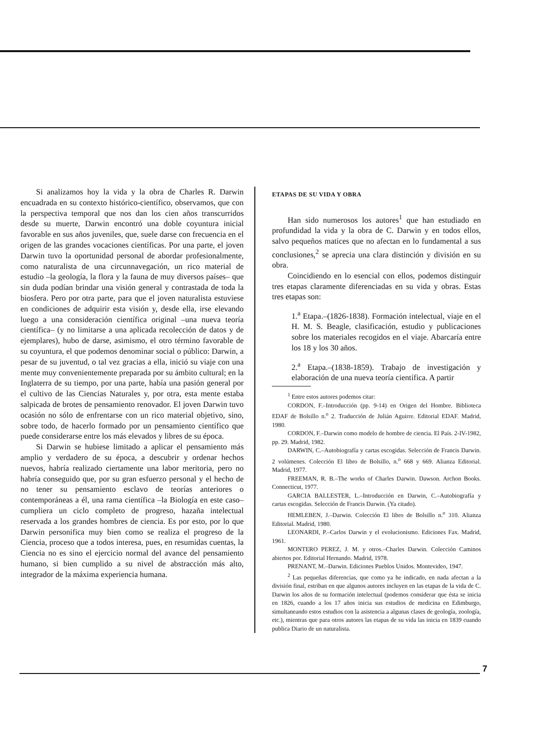Si analizamos hoy la vida y la obra de Charles R. Darwin encuadrada en su contexto histórico-científico, observamos, que con la perspectiva temporal que nos dan los cien años transcurridos desde su muerte, Darwin encontró una doble coyuntura inicial favorable en sus años juveniles, que, suele darse con frecuencia en el origen de las grandes vocaciones científicas. Por una parte, el joven Darwin tuvo la oportunidad personal de abordar profesionalmente, como naturalista de una circunnavegación, un rico material de estudio –la geología, la flora y la fauna de muy diversos países– que sin duda podían brindar una visión general y contrastada de toda la biosfera. Pero por otra parte, para que el joven naturalista estuviese en condiciones de adquirir esta visión y, desde ella, irse elevando luego a una consideración científica original –una nueva teoría científica– (y no limitarse a una aplicada recolección de datos y de ejemplares), hubo de darse, asimismo, el otro término favorable de su coyuntura, el que podemos denominar social o público: Darwin, a pesar de su juventud, o tal vez gracias a ella, inició su viaje con una mente muy convenientemente preparada por su ámbito cultural; en la Inglaterra de su tiempo, por una parte, había una pasión general por el cultivo de las Ciencias Naturales y, por otra, esta mente estaba salpicada de brotes de pensamiento renovador. El joven Darwin tuvo ocasión no sólo de enfrentarse con un rico material objetivo, sino, sobre todo, de hacerlo formado por un pensamiento científico que puede considerarse entre los más elevados y libres de su época.
Si Darwin se hubiese limitado a aplicar el pensamiento más amplio y verdadero de su época, a descubrir y ordenar hechos nuevos, habría realizado ciertamente una labor meritoria, pero no habría conseguido que, por su gran esfuerzo personal y el hecho de no tener su pensamiento esclavo de teorías anteriores o contemporáneas a él, una rama científica –la Biología en este caso– cumpliera un ciclo completo de progreso, hazaña intelectual reservada a los grandes hombres de ciencia. Es por esto, por lo que Darwin personifica muy bien como se realiza el progreso de la Ciencia, proceso que a todos interesa, pues, en resumidas cuentas, la Ciencia no es sino el ejercicio normal del avance del pensamiento humano, si bien cumplido a su nivel de abstracción más alto, integrador de la máxima experiencia humana.
ETAPAS DE SU VIDA Y OBRA
Han sido numerosos los autores<sup>1</sup> que han estudiado en profundidad la vida y la obra de C. Darwin y en todos ellos, salvo pequeños matices que no afectan en lo fundamental a sus conclusiones,<sup>2</sup> se aprecia una clara distinción y división en su obra.
Coincidiendo en lo esencial con ellos, podemos distinguir tres etapas claramente diferenciadas en su vida y obras. Estas tres etapas son:
1.<sup>a</sup> Etapa.–(1826-1838). Formación intelectual, viaje en el H. M. S. Beagle, clasificación, estudio y publicaciones sobre los materiales recogidos en el viaje. Abarcaría entre los 18 y los 30 años.
2.<sup>a</sup> Etapa.–(1838-1859). Trabajo de investigación y elaboración de una nueva teoría científica. A partir
<sup>1</sup> Entre estos autores podemos citar:
CORDON, F.–Introducción (pp. 9-14) en Origen del Hombre. Biblioteca EDAF de Bolsillo n.<sup>o</sup> 2. Traducción de Julián Aguirre. Editorial EDAF. Madrid, 1980.
CORDON, F.–Darwin como modelo de hombre de ciencia. El País. 2-IV-1982, pp. 29. Madrid, 1982.
DARWIN, C.–Autobiografía y cartas escogidas. Selección de Francis Darwin. 2 volúmenes. Colección El libro de Bolsillo, n.<sup>o</sup> 668 y 669. Alianza Editorial. Madrid, 1977.
FREEMAN, R. B.–The works of Charles Darwin. Dawson. Archon Books. Connecticut, 1977.
GARCIA BALLESTER, L.–Introducción en Darwin, C.–Autobiografía y cartas escogidas. Selección de Francis Darwin. (Ya citado).
HEMLEBEN, J.–Darwin. Colección El libro de Bolsillo n.<sup>o</sup> 310. Alianza Editorial. Madrid, 1980.
LEONARDI, P.–Carlos Darwin y el evolucionismo. Ediciones Fax. Madrid, 1961.
MONTERO PEREZ, J. M. y otros.–Charles Darwin. Colección Caminos abiertos por. Editorial Hernando. Madrid, 1978.
PRENANT, M.–Darwin. Ediciones Pueblos Unidos. Montevideo, 1947.
<sup>2</sup> Las pequeñas diferencias, que como ya he indicado, en nada afectan a la división final, estriban en que algunos autores incluyen en las etapas de la vida de C. Darwin los años de su formación intelectual (podemos considerar que ésta se inicia en 1826, cuando a los 17 años inicia sus estudios de medicina en Edimburgo, simultaneando estos estudios con la asistencia a algunas clases de geología, zoología, etc.), mientras que para otros autores las etapas de su vida las inicia en 1839 cuando publica Diario de un naturalista.
7